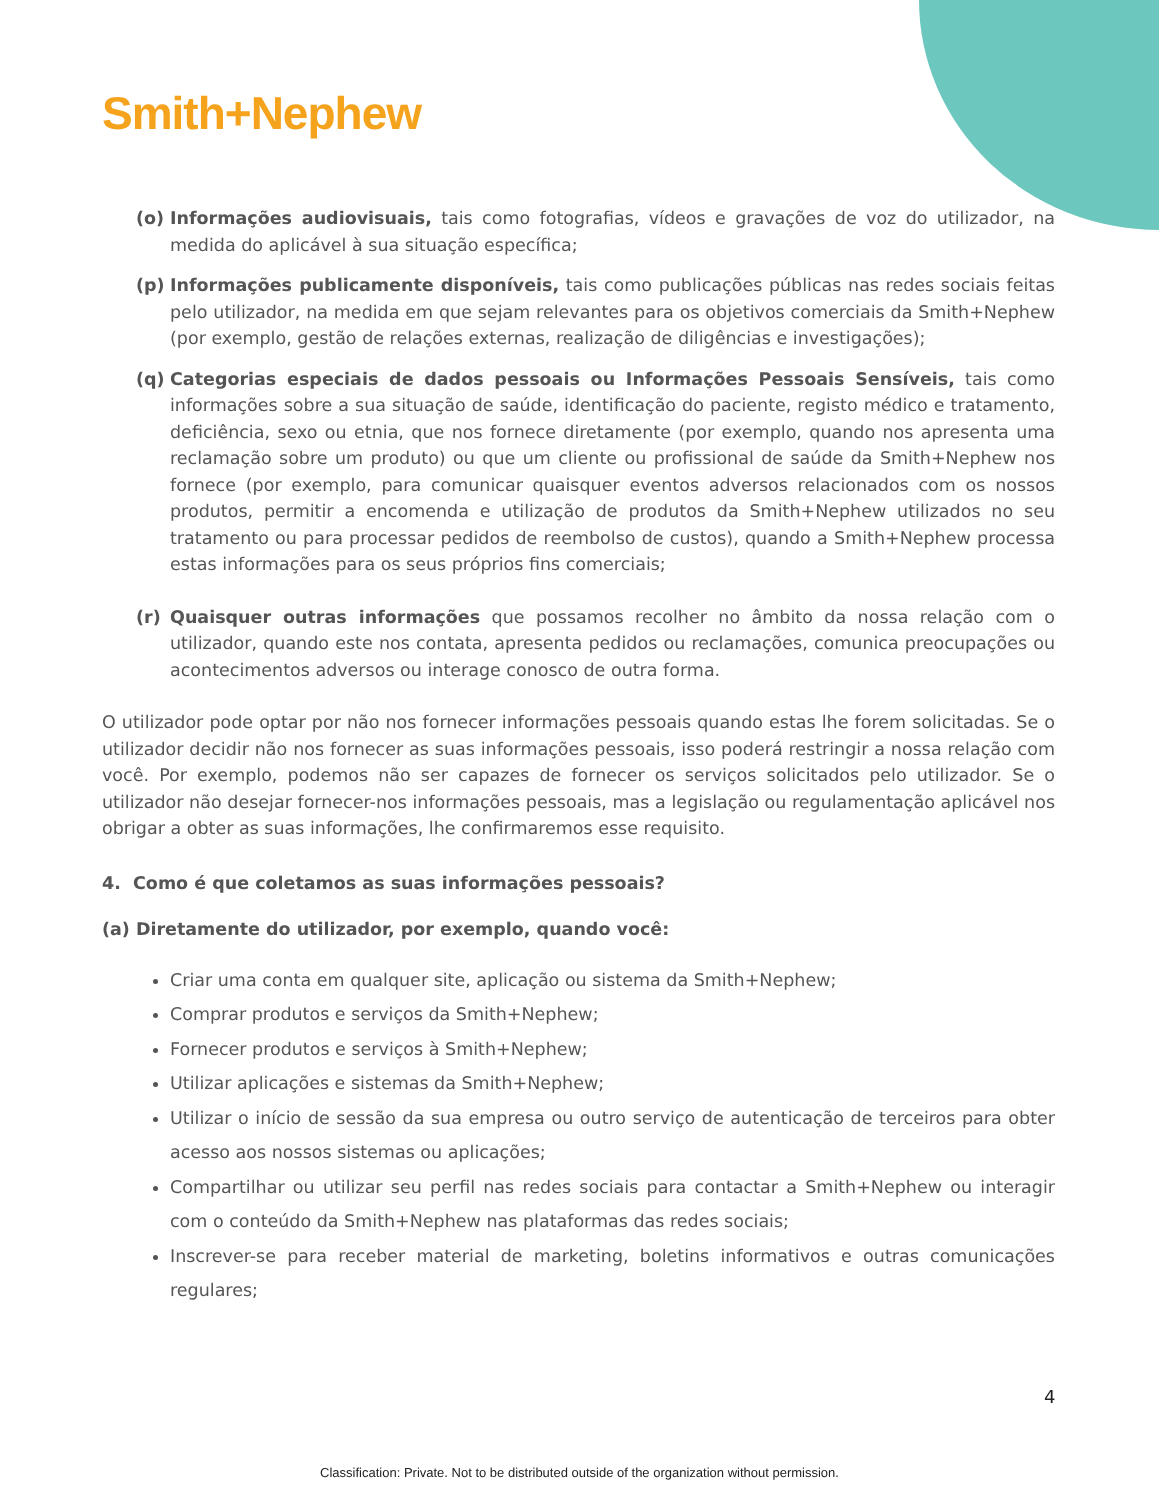Smith+Nephew
(o) Informações audiovisuais, tais como fotografias, vídeos e gravações de voz do utilizador, na medida do aplicável à sua situação específica;
(p) Informações publicamente disponíveis, tais como publicações públicas nas redes sociais feitas pelo utilizador, na medida em que sejam relevantes para os objetivos comerciais da Smith+Nephew (por exemplo, gestão de relações externas, realização de diligências e investigações);
(q) Categorias especiais de dados pessoais ou Informações Pessoais Sensíveis, tais como informações sobre a sua situação de saúde, identificação do paciente, registo médico e tratamento, deficiência, sexo ou etnia, que nos fornece diretamente (por exemplo, quando nos apresenta uma reclamação sobre um produto) ou que um cliente ou profissional de saúde da Smith+Nephew nos fornece (por exemplo, para comunicar quaisquer eventos adversos relacionados com os nossos produtos, permitir a encomenda e utilização de produtos da Smith+Nephew utilizados no seu tratamento ou para processar pedidos de reembolso de custos), quando a Smith+Nephew processa estas informações para os seus próprios fins comerciais;
(r) Quaisquer outras informações que possamos recolher no âmbito da nossa relação com o utilizador, quando este nos contata, apresenta pedidos ou reclamações, comunica preocupações ou acontecimentos adversos ou interage conosco de outra forma.
O utilizador pode optar por não nos fornecer informações pessoais quando estas lhe forem solicitadas. Se o utilizador decidir não nos fornecer as suas informações pessoais, isso poderá restringir a nossa relação com você. Por exemplo, podemos não ser capazes de fornecer os serviços solicitados pelo utilizador. Se o utilizador não desejar fornecer-nos informações pessoais, mas a legislação ou regulamentação aplicável nos obrigar a obter as suas informações, lhe confirmaremos esse requisito.
4. Como é que coletamos as suas informações pessoais?
(a) Diretamente do utilizador, por exemplo, quando você:
Criar uma conta em qualquer site, aplicação ou sistema da Smith+Nephew;
Comprar produtos e serviços da Smith+Nephew;
Fornecer produtos e serviços à Smith+Nephew;
Utilizar aplicações e sistemas da Smith+Nephew;
Utilizar o início de sessão da sua empresa ou outro serviço de autenticação de terceiros para obter acesso aos nossos sistemas ou aplicações;
Compartilhar ou utilizar seu perfil nas redes sociais para contactar a Smith+Nephew ou interagir com o conteúdo da Smith+Nephew nas plataformas das redes sociais;
Inscrever-se para receber material de marketing, boletins informativos e outras comunicações regulares;
4
Classification: Private. Not to be distributed outside of the organization without permission.